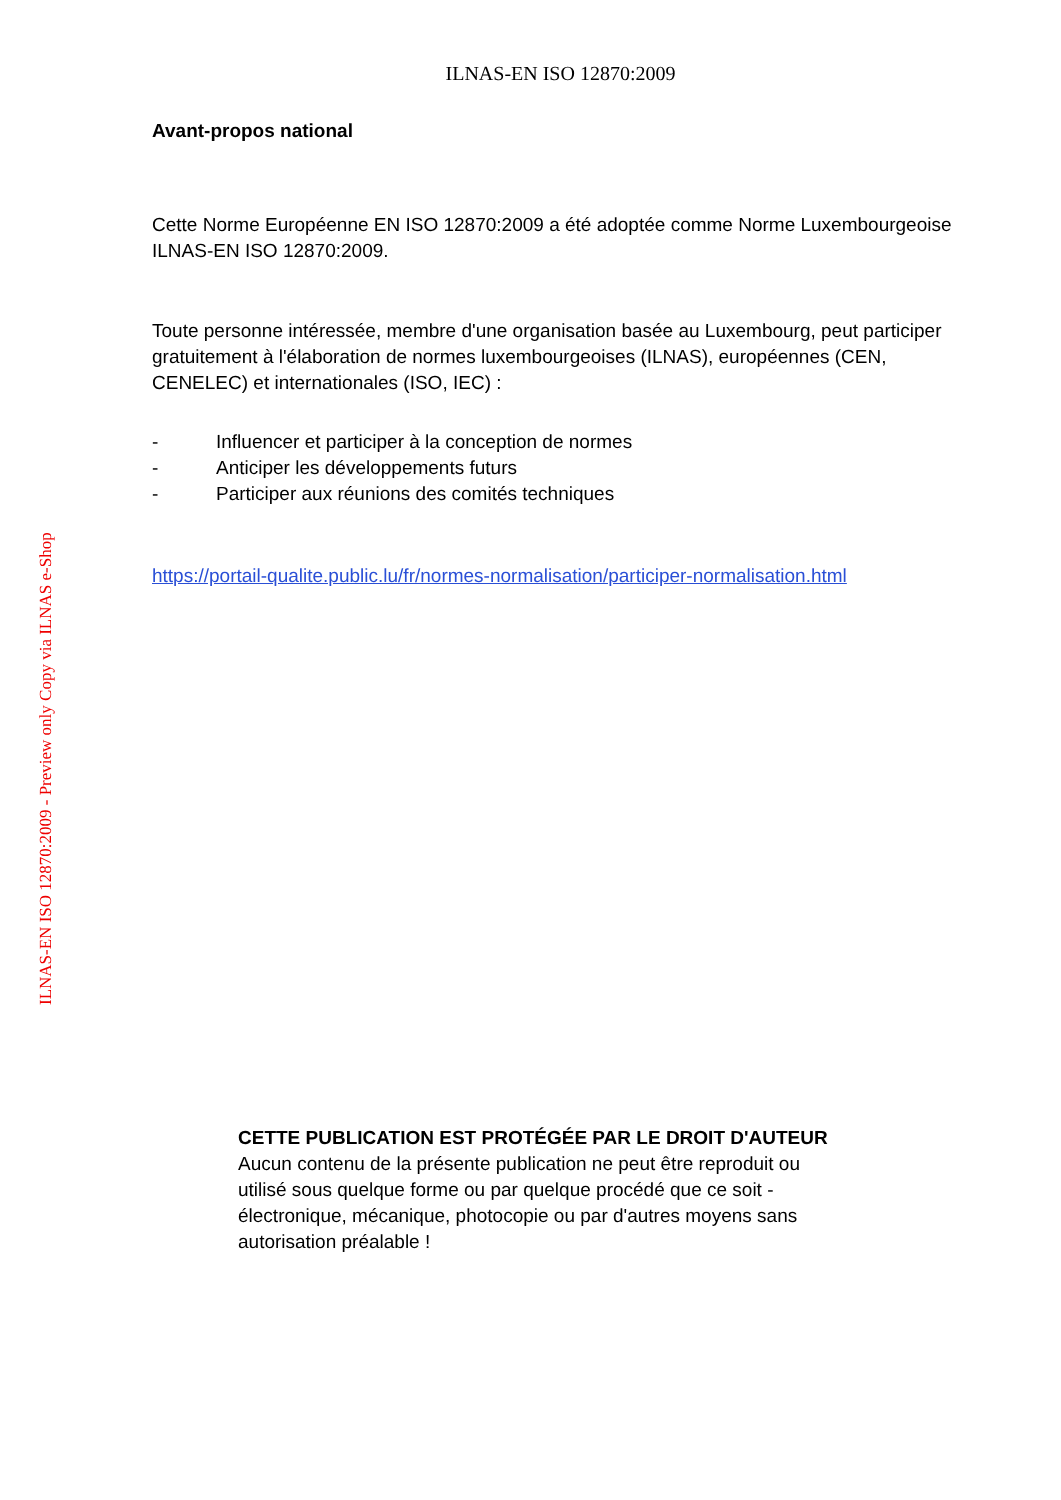ILNAS-EN ISO 12870:2009
Avant-propos national
Cette Norme Européenne EN ISO 12870:2009 a été adoptée comme Norme Luxembourgeoise ILNAS-EN ISO 12870:2009.
Toute personne intéressée, membre d'une organisation basée au Luxembourg, peut participer gratuitement à l'élaboration de normes luxembourgeoises (ILNAS), européennes (CEN, CENELEC) et internationales (ISO, IEC) :
- Influencer et participer à la conception de normes
- Anticiper les développements futurs
- Participer aux réunions des comités techniques
https://portail-qualite.public.lu/fr/normes-normalisation/participer-normalisation.html
ILNAS-EN ISO 12870:2009 - Preview only Copy via ILNAS e-Shop
CETTE PUBLICATION EST PROTÉGÉE PAR LE DROIT D'AUTEUR
Aucun contenu de la présente publication ne peut être reproduit ou utilisé sous quelque forme ou par quelque procédé que ce soit - électronique, mécanique, photocopie ou par d'autres moyens sans autorisation préalable !